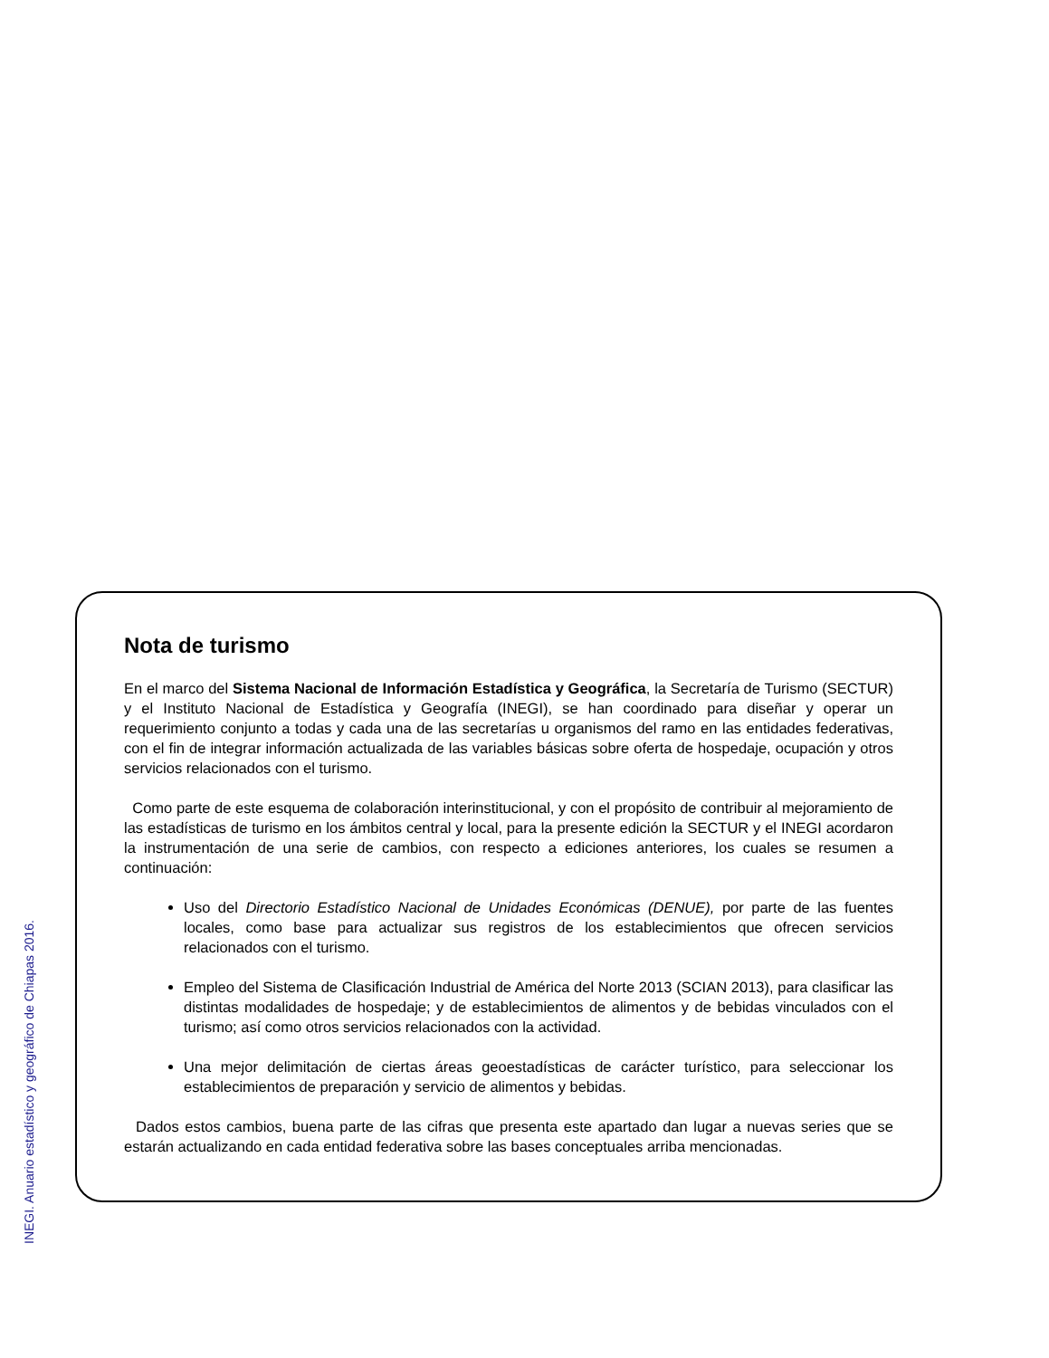Nota de turismo
En el marco del Sistema Nacional de Información Estadística y Geográfica, la Secretaría de Turismo (SECTUR) y el Instituto Nacional de Estadística y Geografía (INEGI), se han coordinado para diseñar y operar un requerimiento conjunto a todas y cada una de las secretarías u organismos del ramo en las entidades federativas, con el fin de integrar información actualizada de las variables básicas sobre oferta de hospedaje, ocupación y otros servicios relacionados con el turismo.
Como parte de este esquema de colaboración interinstitucional, y con el propósito de contribuir al mejoramiento de las estadísticas de turismo en los ámbitos central y local, para la presente edición la SECTUR y el INEGI acordaron la instrumentación de una serie de cambios, con respecto a ediciones anteriores, los cuales se resumen a continuación:
Uso del Directorio Estadístico Nacional de Unidades Económicas (DENUE), por parte de las fuentes locales, como base para actualizar sus registros de los establecimientos que ofrecen servicios relacionados con el turismo.
Empleo del Sistema de Clasificación Industrial de América del Norte 2013 (SCIAN 2013), para clasificar las distintas modalidades de hospedaje; y de establecimientos de alimentos y de bebidas vinculados con el turismo; así como otros servicios relacionados con la actividad.
Una mejor delimitación de ciertas áreas geoestadísticas de carácter turístico, para seleccionar los establecimientos de preparación y servicio de alimentos y bebidas.
Dados estos cambios, buena parte de las cifras que presenta este apartado dan lugar a nuevas series que se estarán actualizando en cada entidad federativa sobre las bases conceptuales arriba mencionadas.
INEGI. Anuario estadístico y geográfico de Chiapas 2016.